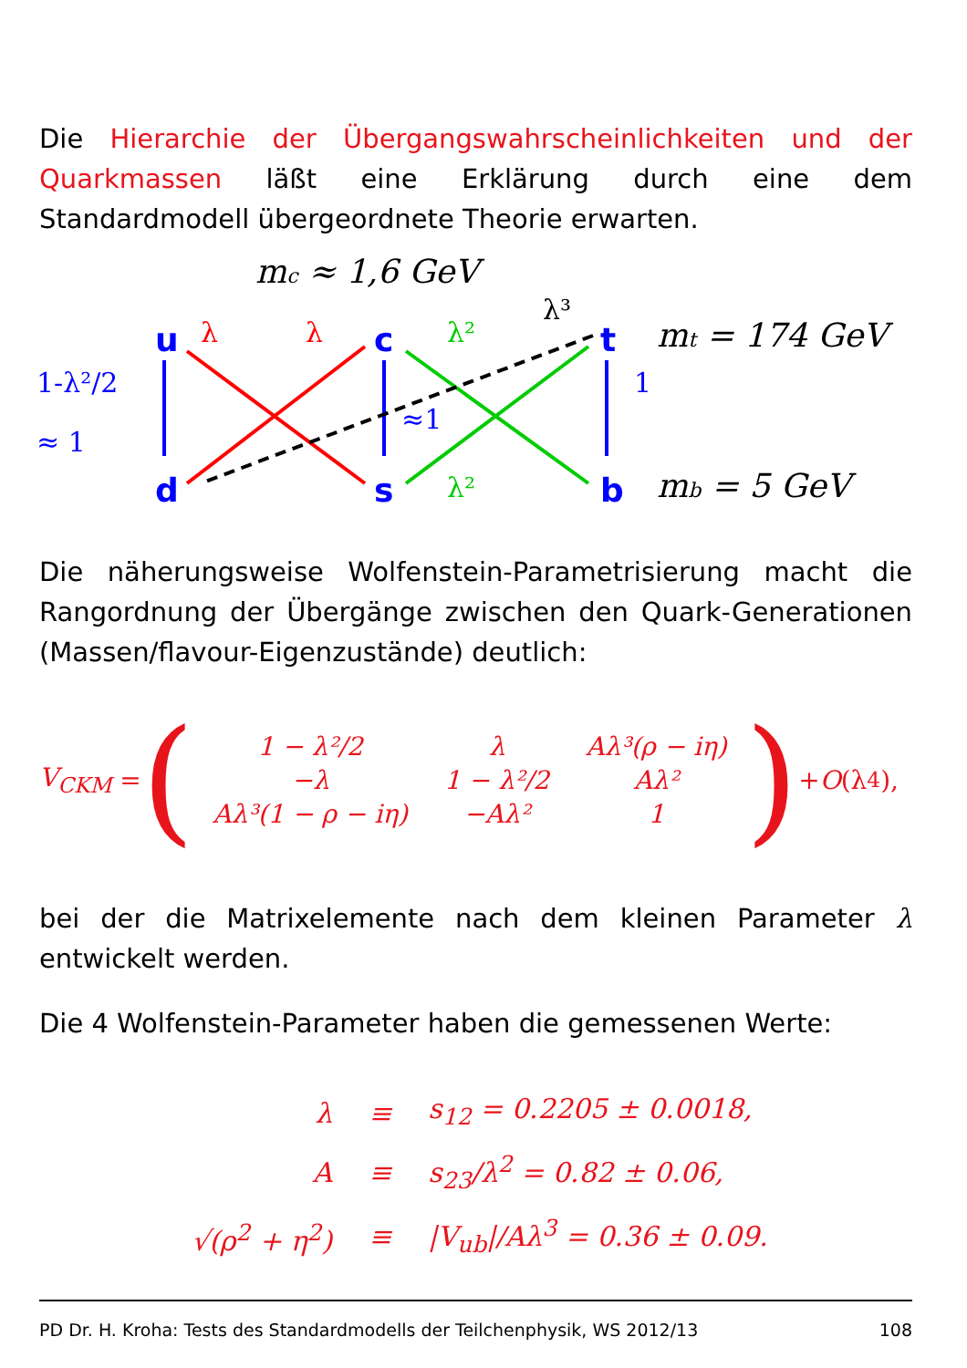Die Hierarchie der Übergangswahrscheinlichkeiten und der Quarkmassen läßt eine Erklärung durch eine dem Standardmodell übergeordnete Theorie erwarten.
mc ≈ 1,6 GeV
mt = 174 GeV
mb = 5 GeV
u
c
t
d
s
b
1-λ²/2
≈ 1
λ
λ
λ²
λ³
≈1
1
λ²
Die näherungsweise Wolfenstein-Parametrisierung macht die Rangordnung der Übergänge zwischen den Quark-Generationen (Massen/flavour-Eigenzustände) deutlich:
V<sub>CKM</sub> = (
| 1 − λ²/2 | λ | Aλ³(ρ − iη) |
| −λ | 1 − λ²/2 | Aλ² |
| Aλ³(1 − ρ − iη) | −Aλ² | 1 |
) + O (λ<sup>4</sup>),
bei der die Matrixelemente nach dem kleinen Parameter λ entwickelt werden.
Die 4 Wolfenstein-Parameter haben die gemessenen Werte:
| λ | ≡ | s<sub>12</sub> = 0.2205 ± 0.0018, |
| A | ≡ | s<sub>23</sub>/λ<sup>2</sup> = 0.82 ± 0.06, |
| √(ρ<sup>2</sup> + η<sup>2</sup>) | ≡ | /V<sub>ub</sub>//Aλ<sup>3</sup> = 0.36 ± 0.09. |
PD Dr. H. Kroha: Tests des Standardmodells der Teilchenphysik, WS 2012/13 108